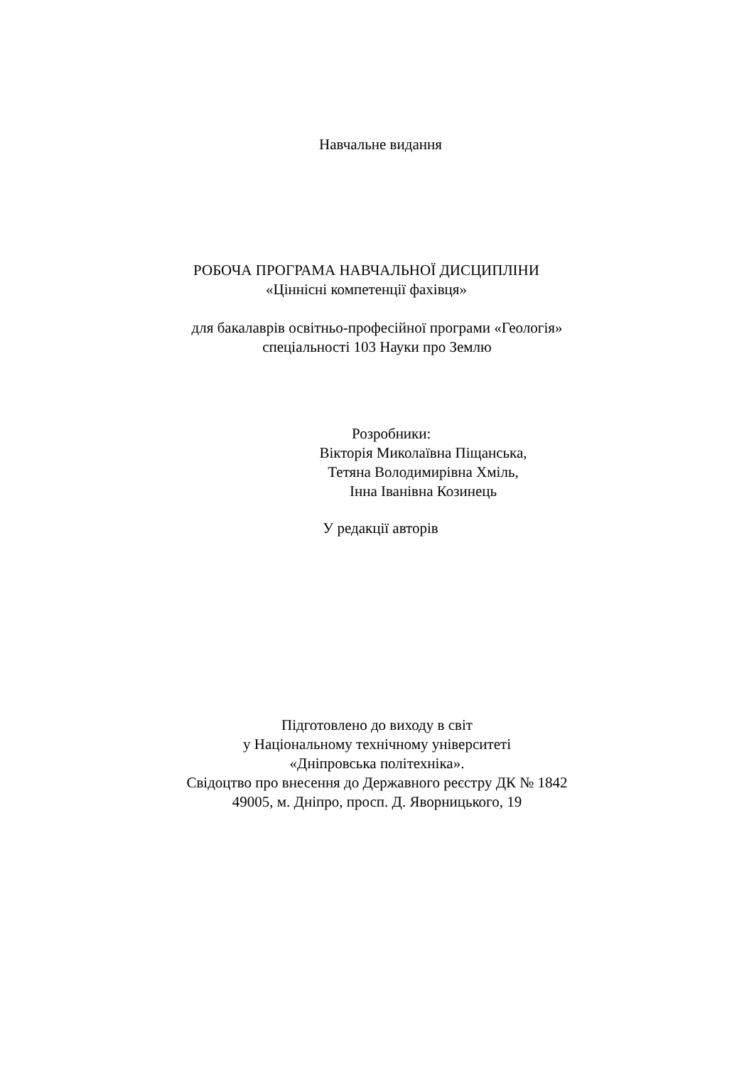Навчальне видання
РОБОЧА ПРОГРАМА НАВЧАЛЬНОЇ ДИСЦИПЛІНИ
«Ціннісні компетенції фахівця»
для бакалаврів освітньо-професійної програми «Геологія»
спеціальності 103 Науки про Землю
Розробники:
Вікторія Миколаївна Піщанська,
Тетяна Володимирівна Хміль,
Інна Іванівна Козинець
У редакції авторів
Підготовлено до виходу в світ
у Національному технічному університеті
«Дніпровська політехніка».
Свідоцтво про внесення до Державного реєстру ДК № 1842
49005, м. Дніпро, просп. Д. Яворницького, 19